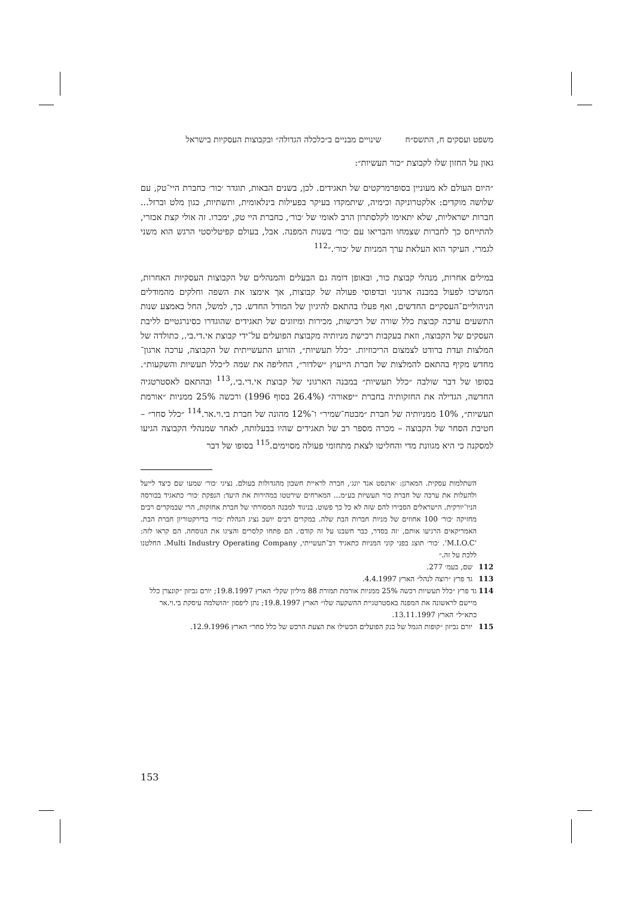משפט ועסקים ח, התשס״ח שינויים מבניים ב״כלכלה הגדולה״ ובקבוצות העסקיות בישראל
גאון על החזון שלו לקבוצת ״כור תעשיות״:
״היום העולם לא מעוניין בסופרמרקטים של תאגידים. לכן, בשנים הבאות, תוגדר ׳כור׳ כחברת היי־טק, עם שלושה מוקדים: אלקטרוניקה וכימיה, שיתמקדו בעיקר בפעילות בינלאומית, ותשתיות, כגון מלט וברזל... חברות ישראליות, שלא יתאימו לקלסתרון הרב לאומי של ׳כור׳, כחברת היי טק, ימכרו. זה אולי קצת אכזרי, להתייחס כך לחברות שצמחו והבריאו עם ׳כור׳ בשנות המפנה. אבל, בעולם קפיטליסטי הרגש הוא משני לגמרי. העיקר הוא העלאת ערך המניות של ׳כור׳.״<sup>112</sup>
במילים אחרות, מנהלי קבוצת כור, ובאופן דומה גם הבעלים והמנהלים של הקבוצות העסקיות האחרות, המשיכו לפעול במבנה ארגוני ובדפוסי פעולה של קבוצות, אך אימצו את השפה וחלקים מהמודלים הניהוליים־העסקיים החדשים, ואף פעלו בהתאם להיגיון של המודל החדש. כך, למשל, החל באמצע שנות התשעים ערכה קבוצת כלל שורה של רכישות, מכירות ומיזוגים של תאגידים שהוגדרו כסינרגטיים לליבת העסקים של הקבוצה, וזאת בעקבות רכישת מניותיה מקבוצת הפועלים על־ידי קבוצת אי.די.בי., כתולדה של המלצות ועדת ברודט לצמצום הריכוזיות. ״כלל תעשיות״, הזרוע התעשייתית של הקבוצה, ערכה ארגון־מחדש מקיף בהתאם להמלצות של חברת הייעוץ ״שלדור״, החליפה את שמה ל״כלל תעשיות והשקעות״. בסופו של דבר שולבה ״כלל תעשיות״ במבנה הארגוני של קבוצת אי.די.בי.,<sup>113</sup> ובהתאם לאסטרטגיה החדשה, הגדילה את החזקותיה בחברת ״יפאורה״ (26.4% בסוף 1996) ורכשה 25% ממניות ״אורמת תעשיות״, 10% ממניותיה של חברת ״מבטח־שמיר״ ו־12% מהונה של חברת בי.וי.אר.<sup>114</sup> ״כלל סחר״ – חטיבת הסחר של הקבוצה – מכרה מספר רב של תאגידים שהיו בבעלותה, לאחר שמנהלי הקבוצה הגיעו למסקנה כי היא מגוונת מדי והחליטו לצאת מתחומי פעולה מסוימים.<sup>115</sup> בסופו של דבר
השתלמות עסקית. המארגן: ׳ארנסט אנד יונג׳, חברה לראיית חשבון מהגדולות בעולם. נציגי ׳כור׳ שמעו שם כיצד לייעל ולהעלות את ערכה של חברת כור תעשיות בע״מ... המארחים שירטטו במהירות את היעד: הנפקת ׳כור׳ כתאגיד בבורסה הניו־יורקית. הישראלים הסבירו להם שזה לא כל כך פשוט. בניגוד למבנה המסורתי של חברת אחזקות, הרי שבמקרים רבים מחזיקה ׳כור׳ 100 אחוזים של מניות חברות הבת שלה. במקרים רבים יושב נציג הנהלת ׳כור׳ בדירקטוריון חברת הבת. האמריקאים הרגיעו אותם, ׳זה בסדר, כבר חשבנו על זה קודם׳. הם פתחו קלסרים והציגו את הנוסחה. הם קראו לזה: 'M.I.O.C'. ׳כור׳ תוצג בפני קוני המניות כתאגיד רב־תעשייתי, Multi Industry Operating Company. החלטנו ללכת על זה.״
112 שם, בעמ׳ 277.
113 גד פרץ ״רוצה לנהל״ הארץ 4.4.1997.
114 גד פרץ ״כלל תעשיות רכשה 25% ממניות אורמת תמורת 88 מיליון שקל״ הארץ 19.8.1997; יורם גביזון ״קונצרן כלל מיישם לראשונה את המפנה באסטרטגיית ההשקעה שלו״ הארץ 19.8.1997; נתן ליפסון ״הושלמה עיסקת בי.וי.אר כתא״ל״ הארץ 13.11.1997.
115 יורם גביזון ״קופות הגמל של בנק הפועלים הכשילו את הצעת הרכש של כלל סחר״ הארץ 12.9.1996.
153